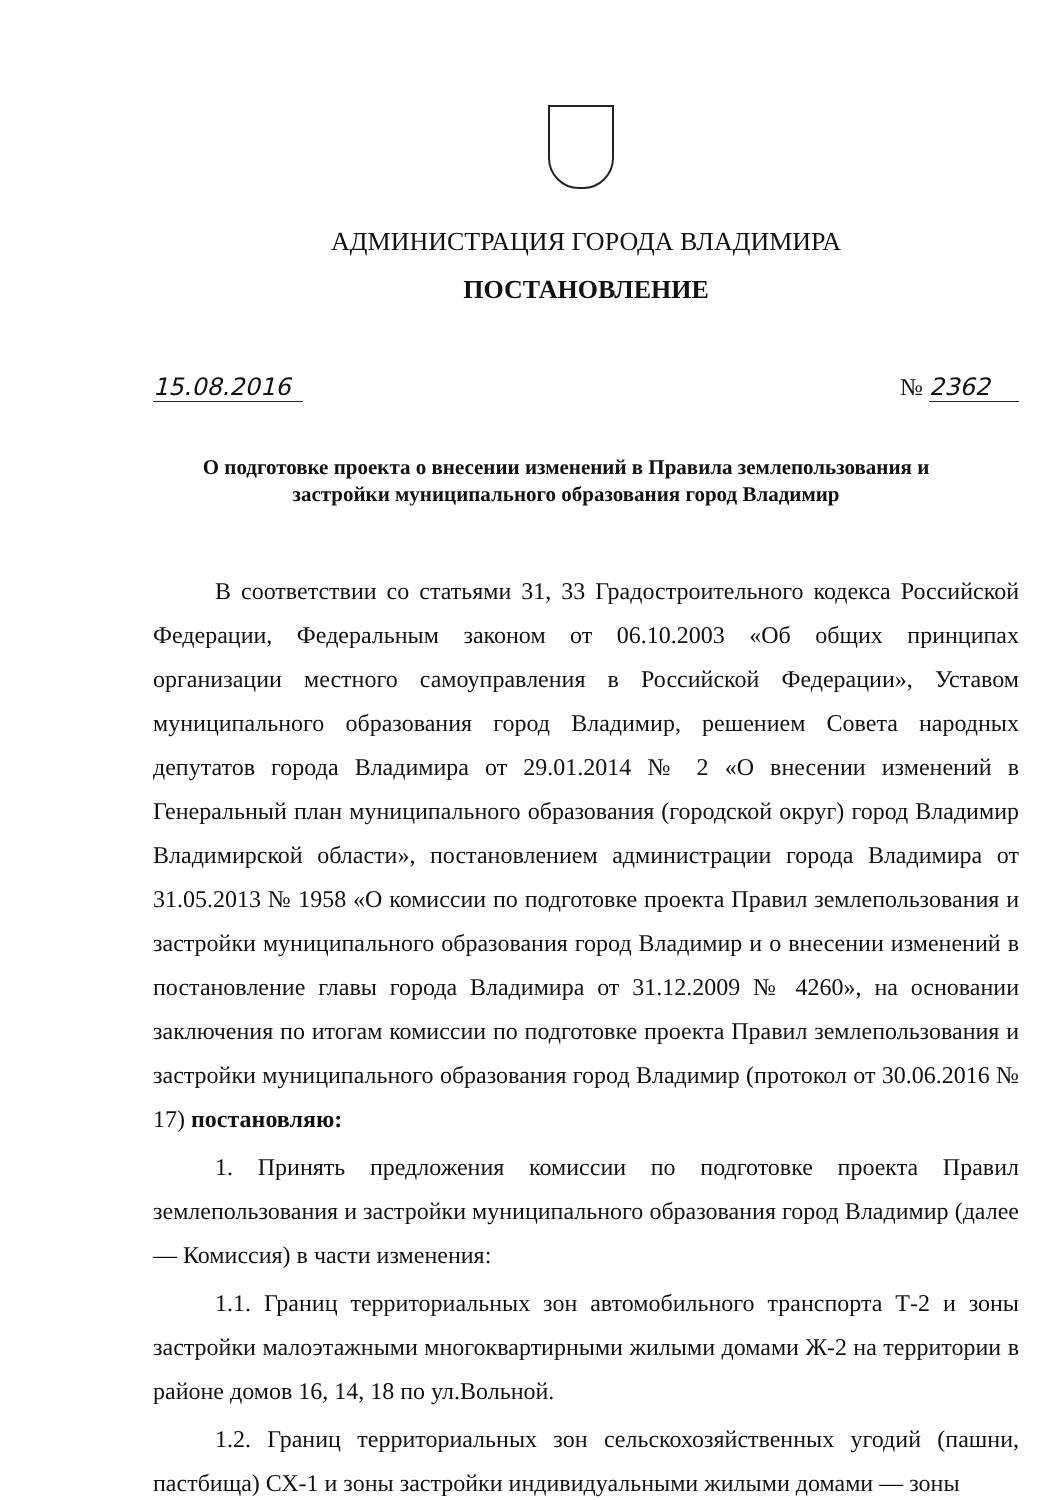АДМИНИСТРАЦИЯ ГОРОДА ВЛАДИМИРА
ПОСТАНОВЛЕНИЕ
15.08.2016 № 2362
О подготовке проекта о внесении изменений в Правила землепользования и застройки муниципального образования город Владимир
В соответствии со статьями 31, 33 Градостроительного кодекса Российской Федерации, Федеральным законом от 06.10.2003 «Об общих принципах организации местного самоуправления в Российской Федерации», Уставом муниципального образования город Владимир, решением Совета народных депутатов города Владимира от 29.01.2014 № 2 «О внесении изменений в Генеральный план муниципального образования (городской округ) город Владимир Владимирской области», постановлением администрации города Владимира от 31.05.2013 № 1958 «О комиссии по подготовке проекта Правил землепользования и застройки муниципального образования город Владимир и о внесении изменений в постановление главы города Владимира от 31.12.2009 № 4260», на основании заключения по итогам комиссии по подготовке проекта Правил землепользования и застройки муниципального образования город Владимир (протокол от 30.06.2016 № 17) постановляю:
1. Принять предложения комиссии по подготовке проекта Правил землепользования и застройки муниципального образования город Владимир (далее — Комиссия) в части изменения:
1.1. Границ территориальных зон автомобильного транспорта Т-2 и зоны застройки малоэтажными многоквартирными жилыми домами Ж-2 на территории в районе домов 16, 14, 18 по ул.Вольной.
1.2. Границ территориальных зон сельскохозяйственных угодий (пашни, пастбища) СХ-1 и зоны застройки индивидуальными жилыми домами — зоны